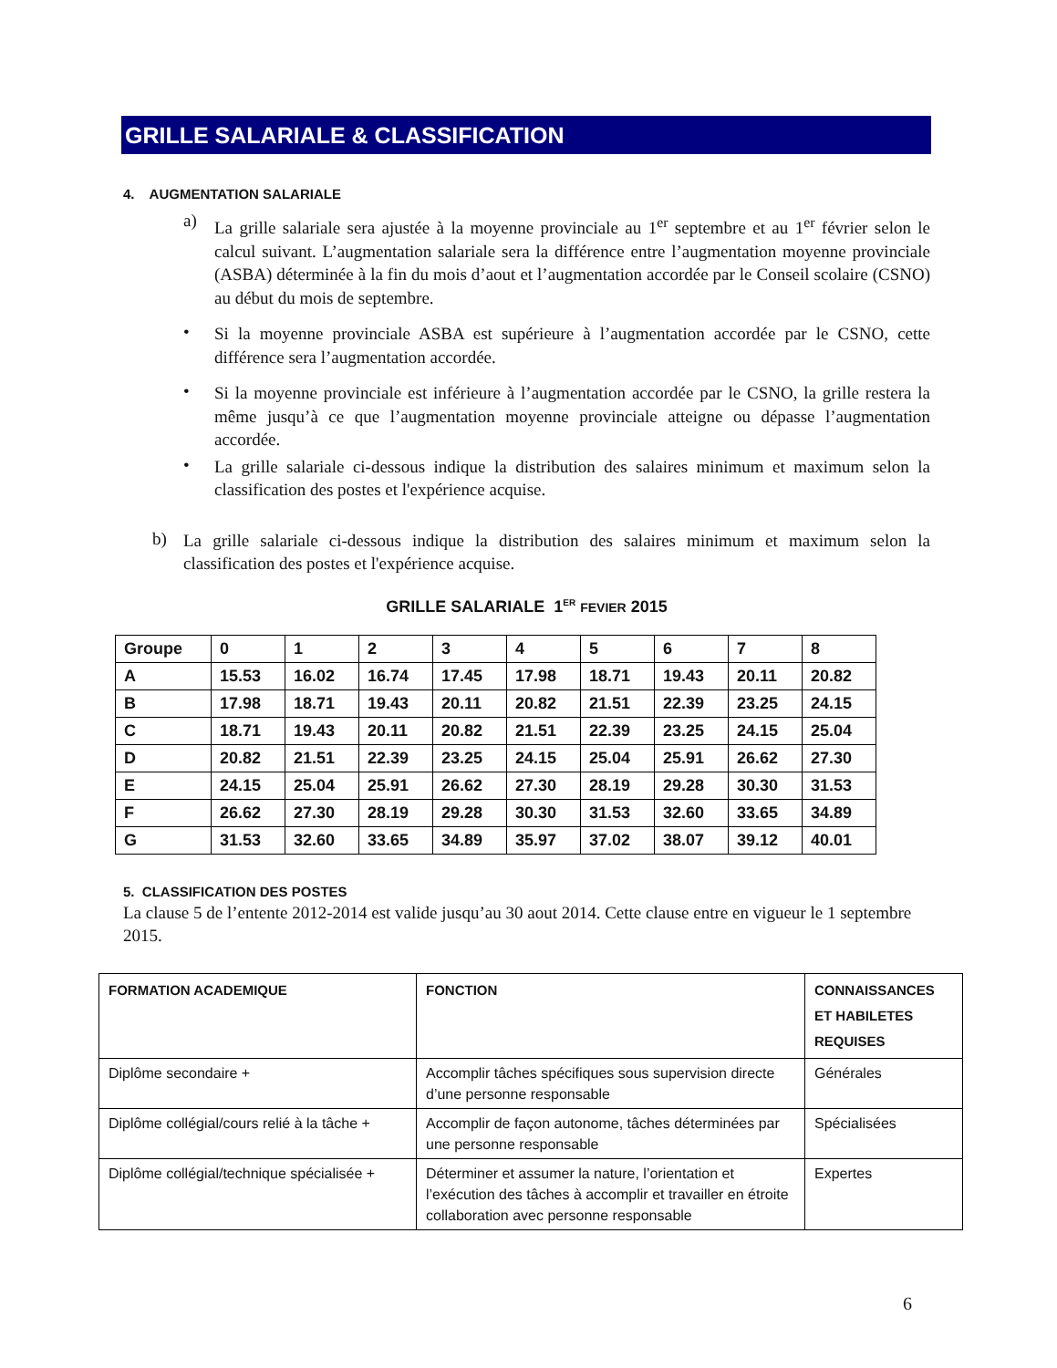GRILLE SALARIALE & CLASSIFICATION
4. AUGMENTATION SALARIALE
a)
La grille salariale sera ajustée à la moyenne provinciale au 1<sup>er</sup> septembre et au 1<sup>er</sup> février selon le calcul suivant. L’augmentation salariale sera la différence entre l’augmentation moyenne provinciale (ASBA) déterminée à la fin du mois d’aout et l’augmentation accordée par le Conseil scolaire (CSNO) au début du mois de septembre.
•
Si la moyenne provinciale ASBA est supérieure à l’augmentation accordée par le CSNO, cette différence sera l’augmentation accordée.
•
Si la moyenne provinciale est inférieure à l’augmentation accordée par le CSNO, la grille restera la même jusqu’à ce que l’augmentation moyenne provinciale atteigne ou dépasse l’augmentation accordée.
•
La grille salariale ci-dessous indique la distribution des salaires minimum et maximum selon la classification des postes et l'expérience acquise.
b)
La grille salariale ci-dessous indique la distribution des salaires minimum et maximum selon la classification des postes et l'expérience acquise.
GRILLE SALARIALE 1<sup>ER</sup> FEVIER 2015
| Groupe | 0 | 1 | 2 | 3 | 4 | 5 | 6 | 7 | 8 |
| A | 15.53 | 16.02 | 16.74 | 17.45 | 17.98 | 18.71 | 19.43 | 20.11 | 20.82 |
| B | 17.98 | 18.71 | 19.43 | 20.11 | 20.82 | 21.51 | 22.39 | 23.25 | 24.15 |
| C | 18.71 | 19.43 | 20.11 | 20.82 | 21.51 | 22.39 | 23.25 | 24.15 | 25.04 |
| D | 20.82 | 21.51 | 22.39 | 23.25 | 24.15 | 25.04 | 25.91 | 26.62 | 27.30 |
| E | 24.15 | 25.04 | 25.91 | 26.62 | 27.30 | 28.19 | 29.28 | 30.30 | 31.53 |
| F | 26.62 | 27.30 | 28.19 | 29.28 | 30.30 | 31.53 | 32.60 | 33.65 | 34.89 |
| G | 31.53 | 32.60 | 33.65 | 34.89 | 35.97 | 37.02 | 38.07 | 39.12 | 40.01 |
5. CLASSIFICATION DES POSTES
La clause 5 de l’entente 2012-2014 est valide jusqu’au 30 aout 2014. Cette clause entre en vigueur le 1 septembre 2015.
| FORMATION ACADEMIQUE | FONCTION | CONNAISSANCES ET HABILETES REQUISES |
| --- | --- | --- |
| Diplôme secondaire + | Accomplir tâches spécifiques sous supervision directe d’une personne responsable | Générales |
| Diplôme collégial/cours relié à la tâche + | Accomplir de façon autonome, tâches déterminées par une personne responsable | Spécialisées |
| Diplôme collégial/technique spécialisée + | Déterminer et assumer la nature, l’orientation et l’exécution des tâches à accomplir et travailler en étroite collaboration avec personne responsable | Expertes |
6